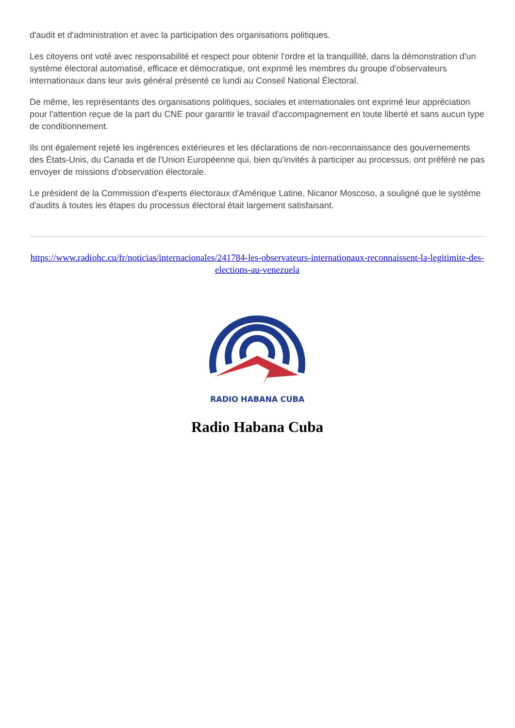d'audit et d'administration et avec la participation des organisations politiques.
Les citoyens ont voté avec responsabilité et respect pour obtenir l'ordre et la tranquillité, dans la démonstration d'un système électoral automatisé, efficace et démocratique, ont exprimé les membres du groupe d'observateurs internationaux dans leur avis général présenté ce lundi au Conseil National Électoral.
De même, les représentants des organisations politiques, sociales et internationales ont exprimé leur appréciation pour l'attention reçue de la part du CNE pour garantir le travail d'accompagnement en toute liberté et sans aucun type de conditionnement.
Ils ont également rejeté les ingérences extérieures et les déclarations de non-reconnaissance des gouvernements des États-Unis, du Canada et de l'Union Européenne qui, bien qu'invités à participer au processus, ont préféré ne pas envoyer de missions d'observation électorale.
Le président de la Commission d'experts électoraux d'Amérique Latine, Nicanor Moscoso, a souligné que le système d'audits à toutes les étapes du processus électoral était largement satisfaisant.
https://www.radiohc.cu/fr/noticias/internacionales/241784-les-observateurs-internationaux-reconnaissent-la-legitimite-des-elections-au-venezuela
RADIO HABANA CUBA
Radio Habana Cuba